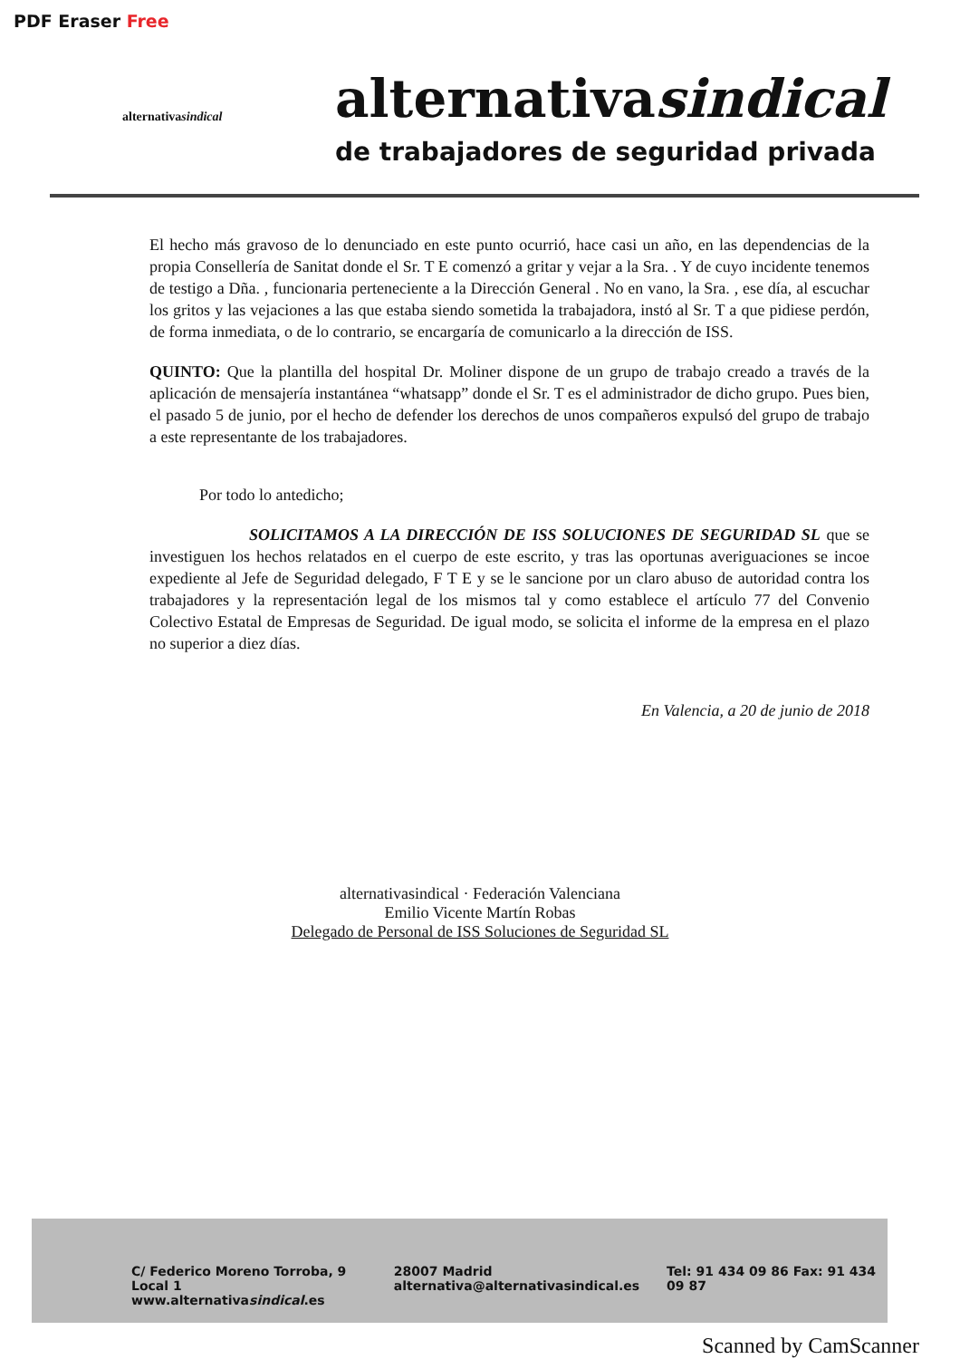PDF Eraser Free
alternativasindical
alternativasindical
de trabajadores de seguridad privada
El hecho más gravoso de lo denunciado en este punto ocurrió, hace casi un año, en las dependencias de la propia Consellería de Sanitat donde el Sr. T E comenzó a gritar y vejar a la Sra. . Y de cuyo incidente tenemos de testigo a Dña. , funcionaria perteneciente a la Dirección General . No en vano, la Sra. , ese día, al escuchar los gritos y las vejaciones a las que estaba siendo sometida la trabajadora, instó al Sr. T a que pidiese perdón, de forma inmediata, o de lo contrario, se encargaría de comunicarlo a la dirección de ISS.
QUINTO: Que la plantilla del hospital Dr. Moliner dispone de un grupo de trabajo creado a través de la aplicación de mensajería instantánea “whatsapp” donde el Sr. T es el administrador de dicho grupo. Pues bien, el pasado 5 de junio, por el hecho de defender los derechos de unos compañeros expulsó del grupo de trabajo a este representante de los trabajadores.
Por todo lo antedicho;
SOLICITAMOS A LA DIRECCIÓN DE ISS SOLUCIONES DE SEGURIDAD SL que se investiguen los hechos relatados en el cuerpo de este escrito, y tras las oportunas averiguaciones se incoe expediente al Jefe de Seguridad delegado, F T E y se le sancione por un claro abuso de autoridad contra los trabajadores y la representación legal de los mismos tal y como establece el artículo 77 del Convenio Colectivo Estatal de Empresas de Seguridad. De igual modo, se solicita el informe de la empresa en el plazo no superior a diez días.
En Valencia, a 20 de junio de 2018
alternativasindical · Federación Valenciana
Emilio Vicente Martín Robas
Delegado de Personal de ISS Soluciones de Seguridad SL
C/ Federico Moreno Torroba, 9 Local 1
www.alternativasindical.es
28007 Madrid
alternativa@alternativasindical.es
Tel: 91 434 09 86 Fax: 91 434 09 87
Scanned by CamScanner